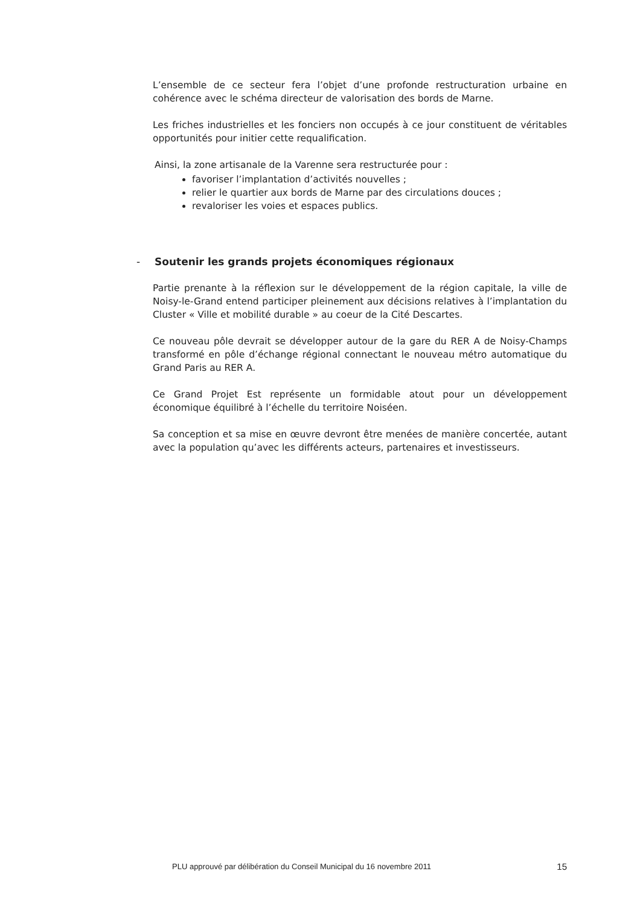L’ensemble de ce secteur fera l’objet d’une profonde restructuration urbaine en cohérence avec le schéma directeur de valorisation des bords de Marne.
Les friches industrielles et les fonciers non occupés à ce jour constituent de véritables opportunités pour initier cette requalification.
Ainsi, la zone artisanale de la Varenne sera restructurée pour :
favoriser l’implantation d’activités nouvelles ;
relier le quartier aux bords de Marne par des circulations douces ;
revaloriser les voies et espaces publics.
- Soutenir les grands projets économiques régionaux
Partie prenante à la réflexion sur le développement de la région capitale, la ville de Noisy-le-Grand entend participer pleinement aux décisions relatives à l’implantation du Cluster « Ville et mobilité durable » au coeur de la Cité Descartes.
Ce nouveau pôle devrait se développer autour de la gare du RER A de Noisy-Champs transformé en pôle d’échange régional connectant le nouveau métro automatique du Grand Paris au RER A.
Ce Grand Projet Est représente un formidable atout pour un développement économique équilibré à l’échelle du territoire Noiséen.
Sa conception et sa mise en œuvre devront être menées de manière concertée, autant avec la population qu’avec les différents acteurs, partenaires et investisseurs.
PLU approuvé par délibération du Conseil Municipal du 16 novembre 2011 15